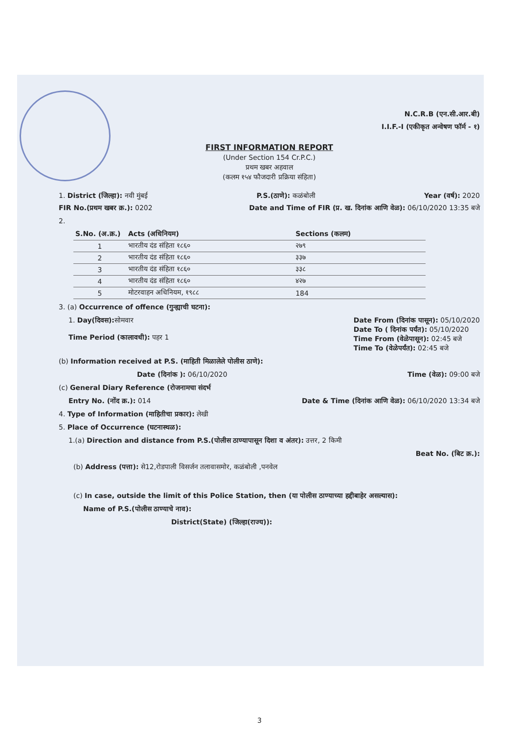N.C.R.B (एन.सी.आर.बी)
I.I.F.-I (एकीकृत अन्वेषण फॉर्म - १)
FIRST INFORMATION REPORT
(Under Section 154 Cr.P.C.)
प्रथम खबर अहवाल
(कलम १५४ फौजदारी प्रक्रिया संहिता)
1. District (जिल्हा): नवी मुंबई P.S.(ठाणे): कळंबोली Year (वर्ष): 2020
FIR No.(प्रथम खबर क्र.): 0202 Date and Time of FIR (प्र. ख. दिनांक आणि वेळ): 06/10/2020 13:35 बजे
2.
| S.No. (अ.क्र.) | Acts (अधिनियम) | Sections (कलम) |
| --- | --- | --- |
| 1 | भारतीय दंड संहिता १८६० | २७९ |
| 2 | भारतीय दंड संहिता १८६० | ३३७ |
| 3 | भारतीय दंड संहिता १८६० | ३३८ |
| 4 | भारतीय दंड संहिता १८६० | ४२७ |
| 5 | मोटरवाहन अधिनियम, १९८८ | 184 |
3. (a) Occurrence of offence (गुन्ह्याची घटना):
1. Day(दिवस): सोमवार
Time Period (कालावधी): पहर 1 Date From (दिनांक पासून): 05/10/2020
Date To ( दिनांक पर्यंत): 05/10/2020
Time From (वेळेपासून): 02:45 बजे
Time To (वेळेपर्यंत): 02:45 बजे
(b) Information received at P.S. (माहिती मिळालेले पोलीस ठाणे):
Date (दिनांक ): 06/10/2020 Time (वेळ): 09:00 बजे
(c) General Diary Reference (रोजनामचा संदर्भ
Entry No. (नोंद क्र.): 014 Date & Time (दिनांक आणि वेळ): 06/10/2020 13:34 बजे
4. Type of Information (माहितीचा प्रकार): लेखी
5. Place of Occurrence (घटनास्थळ):
1.(a) Direction and distance from P.S.(पोलीस ठाण्यापासून दिशा व अंतर): उत्तर, 2 किमी
Beat No. (बिट क्र.):
(b) Address (पत्ता): से12,रोडपाली विसर्जन तलावासमोर, कळंबोली ,पनवेल
(c) In case, outside the limit of this Police Station, then (या पोलीस ठाण्याच्या हद्दीबाहेर असल्यास):
Name of P.S.(पोलीस ठाण्याचे नाव):
District(State) (जिल्हा(राज्य)):
3